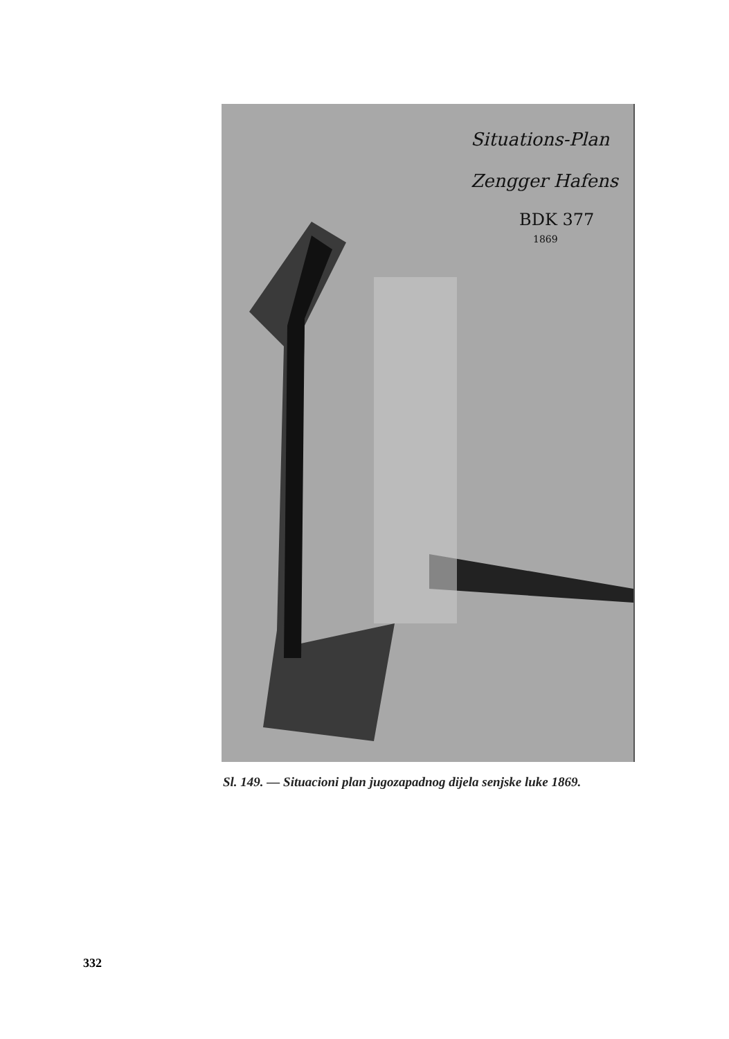Situations-Plan
Zengger Hafens
BDK 377
1869
Sl. 149. — Situacioni plan jugozapadnog dijela senjske luke 1869.
332